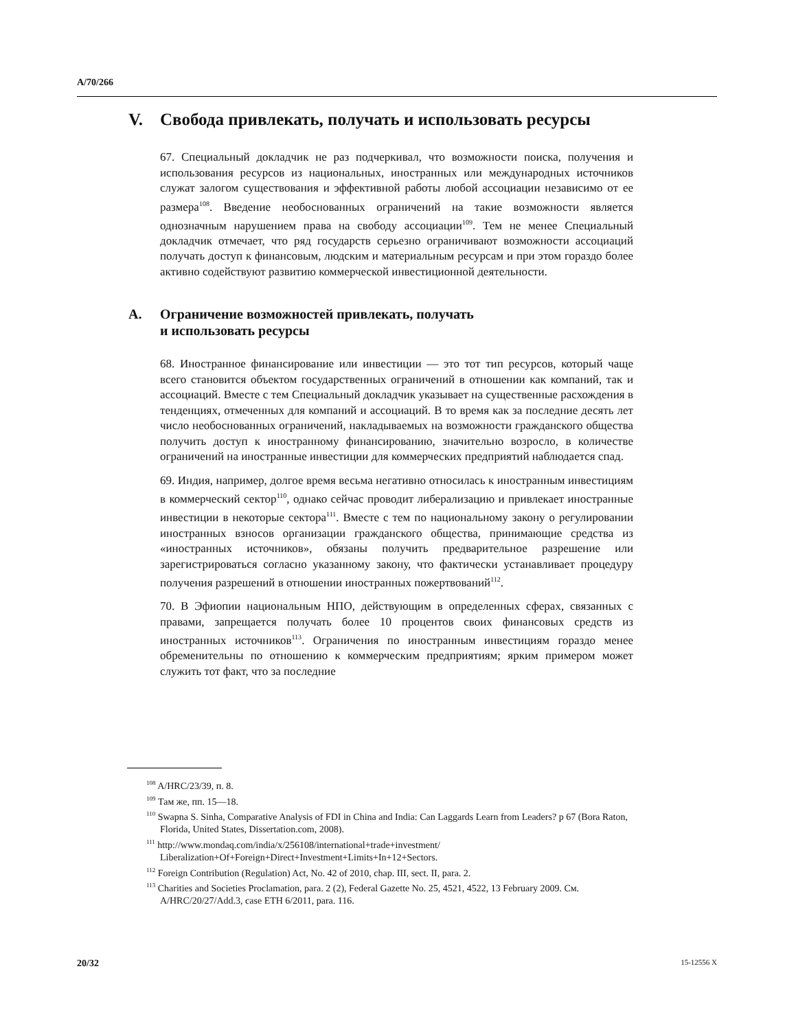A/70/266
V. Свобода привлекать, получать и использовать ресурсы
67. Специальный докладчик не раз подчеркивал, что возможности поиска, получения и использования ресурсов из национальных, иностранных или международных источников служат залогом существования и эффективной работы любой ассоциации независимо от ее размера<sup>108</sup>. Введение необоснованных ограничений на такие возможности является однозначным нарушением права на свободу ассоциации<sup>109</sup>. Тем не менее Специальный докладчик отмечает, что ряд государств серьезно ограничивают возможности ассоциаций получать доступ к финансовым, людским и материальным ресурсам и при этом гораздо более активно содействуют развитию коммерческой инвестиционной деятельности.
A. Ограничение возможностей привлекать, получать
и использовать ресурсы
68. Иностранное финансирование или инвестиции — это тот тип ресурсов, который чаще всего становится объектом государственных ограничений в отношении как компаний, так и ассоциаций. Вместе с тем Специальный докладчик указывает на существенные расхождения в тенденциях, отмеченных для компаний и ассоциаций. В то время как за последние десять лет число необоснованных ограничений, накладываемых на возможности гражданского общества получить доступ к иностранному финансированию, значительно возросло, в количестве ограничений на иностранные инвестиции для коммерческих предприятий наблюдается спад.
69. Индия, например, долгое время весьма негативно относилась к иностранным инвестициям в коммерческий сектор<sup>110</sup>, однако сейчас проводит либерализацию и привлекает иностранные инвестиции в некоторые сектора<sup>111</sup>. Вместе с тем по национальному закону о регулировании иностранных взносов организации гражданского общества, принимающие средства из «иностранных источников», обязаны получить предварительное разрешение или зарегистрироваться согласно указанному закону, что фактически устанавливает процедуру получения разрешений в отношении иностранных пожертвований<sup>112</sup>.
70. В Эфиопии национальным НПО, действующим в определенных сферах, связанных с правами, запрещается получать более 10 процентов своих финансовых средств из иностранных источников<sup>113</sup>. Ограничения по иностранным инвестициям гораздо менее обременительны по отношению к коммерческим предприятиям; ярким примером может служить тот факт, что за последние
<sup>108</sup> A/HRC/23/39, п. 8.
<sup>109</sup> Там же, пп. 15—18.
<sup>110</sup> Swapna S. Sinha, Comparative Analysis of FDI in China and India: Can Laggards Learn from Leaders? p 67 (Bora Raton, Florida, United States, Dissertation.com, 2008).
<sup>111</sup> http://www.mondaq.com/india/x/256108/international+trade+investment/ Liberalization+Of+Foreign+Direct+Investment+Limits+In+12+Sectors.
<sup>112</sup> Foreign Contribution (Regulation) Act, No. 42 of 2010, chap. III, sect. II, para. 2.
<sup>113</sup> Charities and Societies Proclamation, para. 2 (2), Federal Gazette No. 25, 4521, 4522, 13 February 2009. См. A/HRC/20/27/Add.3, case ETH 6/2011, para. 116.
20/32 15-12556 X